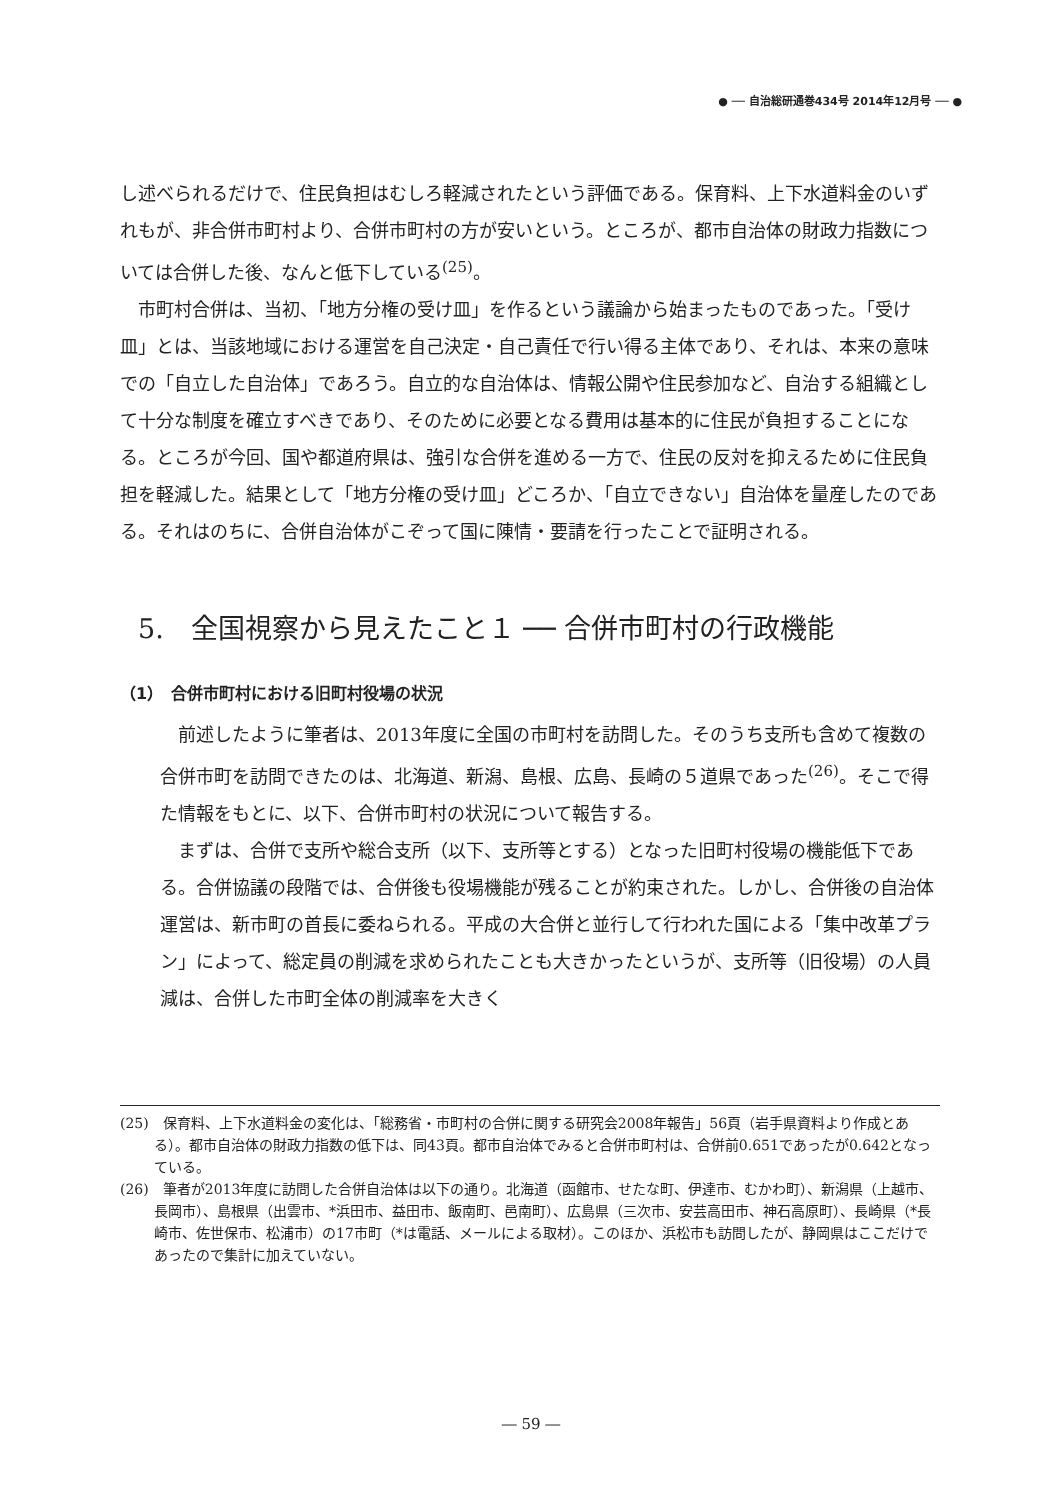● ── 自治総研通巻434号 2014年12月号 ── ●
し述べられるだけで、住民負担はむしろ軽減されたという評価である。保育料、上下水道料金のいずれもが、非合併市町村より、合併市町村の方が安いという。ところが、都市自治体の財政力指数については合併した後、なんと低下している<sup>(25)</sup>。
　市町村合併は、当初、「地方分権の受け皿」を作るという議論から始まったものであった。「受け皿」とは、当該地域における運営を自己決定・自己責任で行い得る主体であり、それは、本来の意味での「自立した自治体」であろう。自立的な自治体は、情報公開や住民参加など、自治する組織として十分な制度を確立すべきであり、そのために必要となる費用は基本的に住民が負担することになる。ところが今回、国や都道府県は、強引な合併を進める一方で、住民の反対を抑えるために住民負担を軽減した。結果として「地方分権の受け皿」どころか、「自立できない」自治体を量産したのである。それはのちに、合併自治体がこぞって国に陳情・要請を行ったことで証明される。
5.　全国視察から見えたこと１ ── 合併市町村の行政機能
（1）　合併市町村における旧町村役場の状況
　前述したように筆者は、2013年度に全国の市町村を訪問した。そのうち支所も含めて複数の合併市町を訪問できたのは、北海道、新潟、島根、広島、長崎の５道県であった<sup>(26)</sup>。そこで得た情報をもとに、以下、合併市町村の状況について報告する。
　まずは、合併で支所や総合支所（以下、支所等とする）となった旧町村役場の機能低下である。合併協議の段階では、合併後も役場機能が残ることが約束された。しかし、合併後の自治体運営は、新市町の首長に委ねられる。平成の大合併と並行して行われた国による「集中改革プラン」によって、総定員の削減を求められたことも大きかったというが、支所等（旧役場）の人員減は、合併した市町全体の削減率を大きく
(25)　保育料、上下水道料金の変化は、「総務省・市町村の合併に関する研究会2008年報告」56頁（岩手県資料より作成とある）。都市自治体の財政力指数の低下は、同43頁。都市自治体でみると合併市町村は、合併前0.651であったが0.642となっている。
(26)　筆者が2013年度に訪問した合併自治体は以下の通り。北海道（函館市、せたな町、伊達市、むかわ町）、新潟県（上越市、長岡市）、島根県（出雲市、*浜田市、益田市、飯南町、邑南町）、広島県（三次市、安芸高田市、神石高原町）、長崎県（*長崎市、佐世保市、松浦市）の17市町（*は電話、メールによる取材）。このほか、浜松市も訪問したが、静岡県はここだけであったので集計に加えていない。
― 59 ―